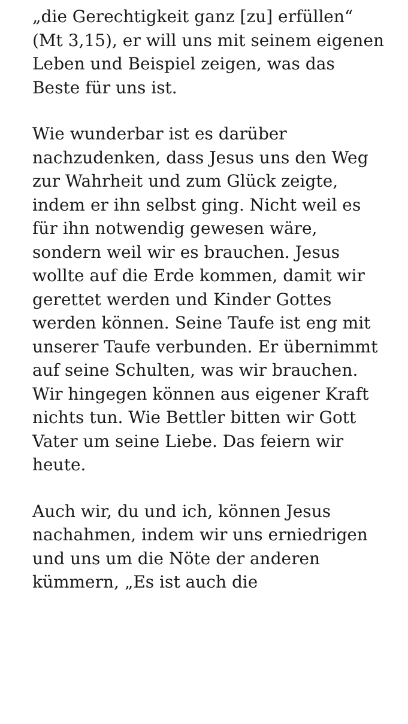„die Gerechtigkeit ganz [zu] erfüllen“ (Mt 3,15), er will uns mit seinem eigenen Leben und Beispiel zeigen, was das Beste für uns ist.
Wie wunderbar ist es darüber nachzudenken, dass Jesus uns den Weg zur Wahrheit und zum Glück zeigte, indem er ihn selbst ging. Nicht weil es für ihn notwendig gewesen wäre, sondern weil wir es brauchen. Jesus wollte auf die Erde kommen, damit wir gerettet werden und Kinder Gottes werden können. Seine Taufe ist eng mit unserer Taufe verbunden. Er übernimmt auf seine Schulten, was wir brauchen. Wir hingegen können aus eigener Kraft nichts tun. Wie Bettler bitten wir Gott Vater um seine Liebe. Das feiern wir heute.
Auch wir, du und ich, können Jesus nachahmen, indem wir uns erniedrigen und uns um die Nöte der anderen kümmern, „Es ist auch die